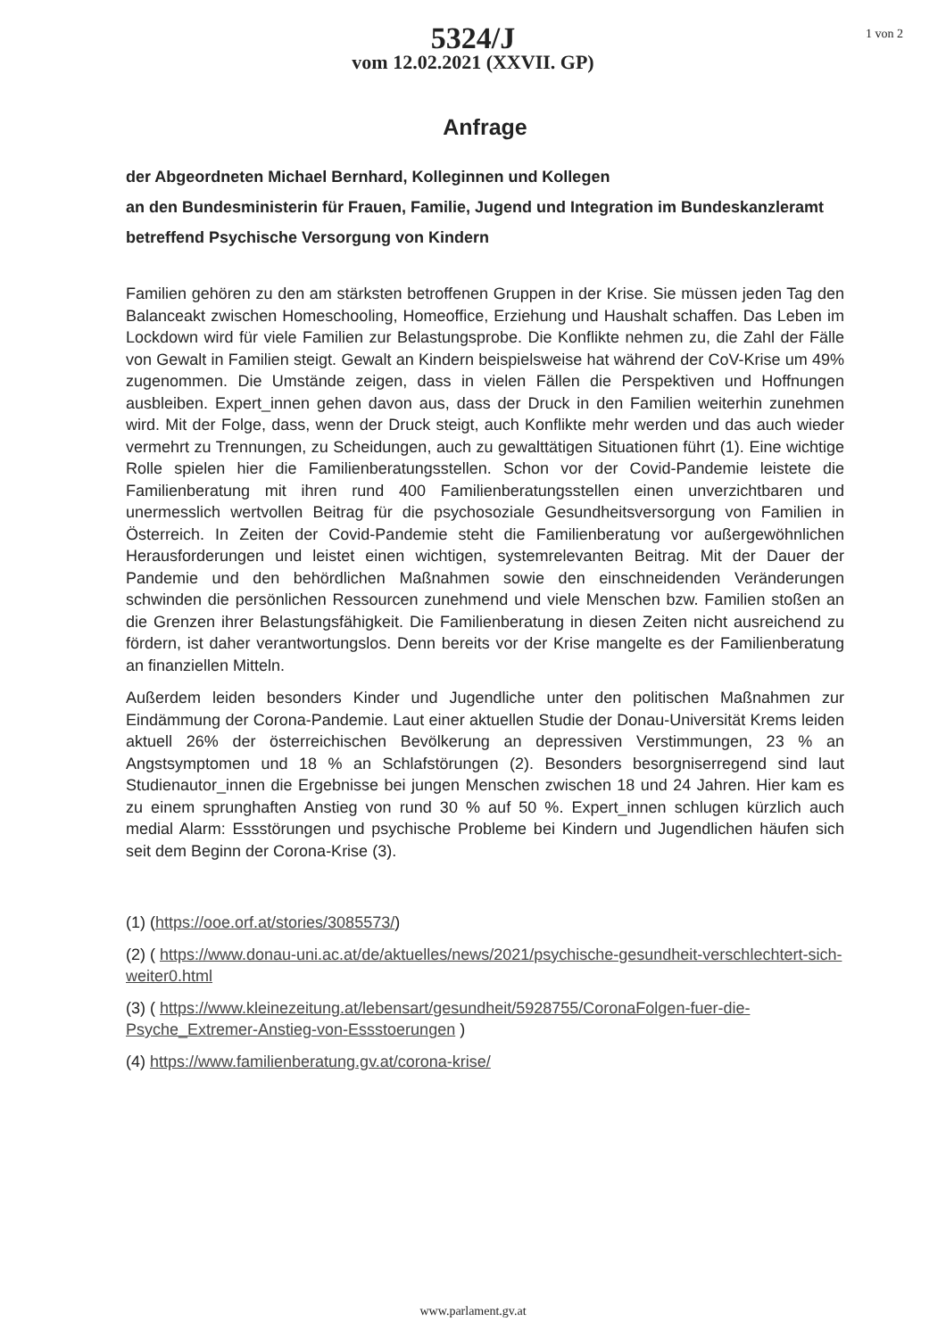5324/J
vom 12.02.2021 (XXVII. GP)
1 von 2
Anfrage
der Abgeordneten Michael Bernhard, Kolleginnen und Kollegen
an den Bundesministerin für Frauen, Familie, Jugend und Integration im Bundeskanzleramt
betreffend Psychische Versorgung von Kindern
Familien gehören zu den am stärksten betroffenen Gruppen in der Krise. Sie müssen jeden Tag den Balanceakt zwischen Homeschooling, Homeoffice, Erziehung und Haushalt schaffen. Das Leben im Lockdown wird für viele Familien zur Belastungsprobe. Die Konflikte nehmen zu, die Zahl der Fälle von Gewalt in Familien steigt. Gewalt an Kindern beispielsweise hat während der CoV-Krise um 49% zugenommen. Die Umstände zeigen, dass in vielen Fällen die Perspektiven und Hoffnungen ausbleiben. Expert_innen gehen davon aus, dass der Druck in den Familien weiterhin zunehmen wird. Mit der Folge, dass, wenn der Druck steigt, auch Konflikte mehr werden und das auch wieder vermehrt zu Trennungen, zu Scheidungen, auch zu gewalttätigen Situationen führt (1). Eine wichtige Rolle spielen hier die Familienberatungsstellen. Schon vor der Covid-Pandemie leistete die Familienberatung mit ihren rund 400 Familienberatungsstellen einen unverzichtbaren und unermesslich wertvollen Beitrag für die psychosoziale Gesundheitsversorgung von Familien in Österreich. In Zeiten der Covid-Pandemie steht die Familienberatung vor außergewöhnlichen Herausforderungen und leistet einen wichtigen, systemrelevanten Beitrag. Mit der Dauer der Pandemie und den behördlichen Maßnahmen sowie den einschneidenden Veränderungen schwinden die persönlichen Ressourcen zunehmend und viele Menschen bzw. Familien stoßen an die Grenzen ihrer Belastungsfähigkeit. Die Familienberatung in diesen Zeiten nicht ausreichend zu fördern, ist daher verantwortungslos. Denn bereits vor der Krise mangelte es der Familienberatung an finanziellen Mitteln.
Außerdem leiden besonders Kinder und Jugendliche unter den politischen Maßnahmen zur Eindämmung der Corona-Pandemie. Laut einer aktuellen Studie der Donau-Universität Krems leiden aktuell 26% der österreichischen Bevölkerung an depressiven Verstimmungen, 23 % an Angstsymptomen und 18 % an Schlafstörungen (2). Besonders besorgniserregend sind laut Studienautor_innen die Ergebnisse bei jungen Menschen zwischen 18 und 24 Jahren. Hier kam es zu einem sprunghaften Anstieg von rund 30 % auf 50 %. Expert_innen schlugen kürzlich auch medial Alarm: Essstörungen und psychische Probleme bei Kindern und Jugendlichen häufen sich seit dem Beginn der Corona-Krise (3).
(1) (https://ooe.orf.at/stories/3085573/)
(2) ( https://www.donau-uni.ac.at/de/aktuelles/news/2021/psychische-gesundheit-verschlechtert-sich-weiter0.html
(3) ( https://www.kleinezeitung.at/lebensart/gesundheit/5928755/CoronaFolgen-fuer-die-Psyche_Extremer-Anstieg-von-Essstoerungen )
(4) https://www.familienberatung.gv.at/corona-krise/
www.parlament.gv.at